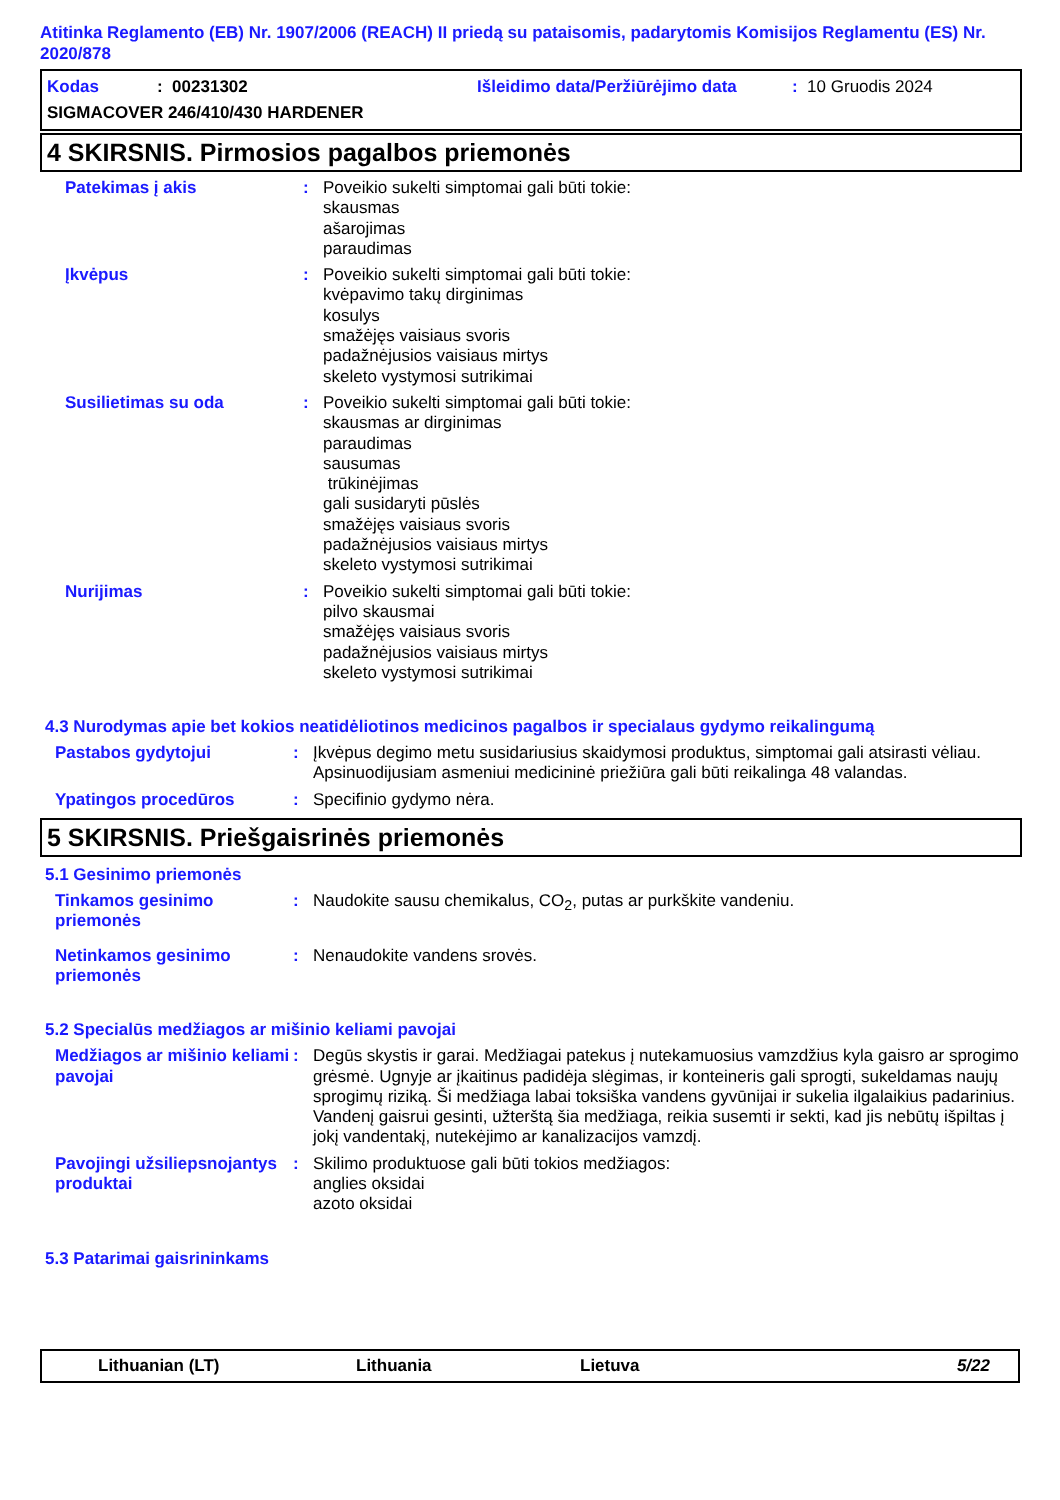Atitinka Reglamento (EB) Nr. 1907/2006 (REACH) II priedą su pataisomis, padarytomis Komisijos Reglamentu (ES) Nr. 2020/878
Kodas: 00231302 Išleidimo data/Peržiūrėjimo data: 10 Gruodis 2024
SIGMACOVER 246/410/430 HARDENER
4 SKIRSNIS. Pirmosios pagalbos priemonės
Patekimas į akis : Poveikio sukelti simptomai gali būti tokie:
skausmas
ašarojimas
paraudimas
Įkvėpus : Poveikio sukelti simptomai gali būti tokie:
kvėpavimo takų dirginimas
kosulys
smažėjęs vaisiaus svoris
padažnėjusios vaisiaus mirtys
skeleto vystymosi sutrikimai
Susilietimas su oda : Poveikio sukelti simptomai gali būti tokie:
skausmas ar dirginimas
paraudimas
sausumas
trūkinėjimas
gali susidaryti pūslės
smažėjęs vaisiaus svoris
padažnėjusios vaisiaus mirtys
skeleto vystymosi sutrikimai
Nurijimas : Poveikio sukelti simptomai gali būti tokie:
pilvo skausmai
smažėjęs vaisiaus svoris
padažnėjusios vaisiaus mirtys
skeleto vystymosi sutrikimai
4.3 Nurodymas apie bet kokios neatidėliotinos medicinos pagalbos ir specialaus gydymo reikalingumą
Pastabos gydytojui : Įkvėpus degimo metu susidariusius skaidymosi produktus, simptomai gali atsirasti vėliau. Apsinuodijusiam asmeniui medicininė priežiūra gali būti reikalinga 48 valandas.
Ypatingos procedūros : Specifinio gydymo nėra.
5 SKIRSNIS. Priešgaisrinės priemonės
5.1 Gesinimo priemonės
Tinkamos gesinimo priemonės
: Naudokite sausu chemikalus, CO<sub>2</sub>, putas ar purkškite vandeniu.
Netinkamos gesinimo priemonės
: Nenaudokite vandens srovės.
5.2 Specialūs medžiagos ar mišinio keliami pavojai
Medžiagos ar mišinio keliami pavojai
: Degūs skystis ir garai. Medžiagai patekus į nutekamuosius vamzdžius kyla gaisro ar sprogimo grėsmė. Ugnyje ar įkaitinus padidėja slėgimas, ir konteineris gali sprogti, sukeldamas naujų sprogimų riziką. Ši medžiaga labai toksiška vandens gyvūnijai ir sukelia ilgalaikius padarinius. Vandenį gaisrui gesinti, užterštą šia medžiaga, reikia susemti ir sekti, kad jis nebūtų išpiltas į jokį vandentakį, nutekėjimo ar kanalizacijos vamzdį.
Pavojingi užsiliepsnojantys produktai
: Skilimo produktuose gali būti tokios medžiagos:
anglies oksidai
azoto oksidai
5.3 Patarimai gaisrininkams
Lithuanian (LT) Lithuania Lietuva 5/22